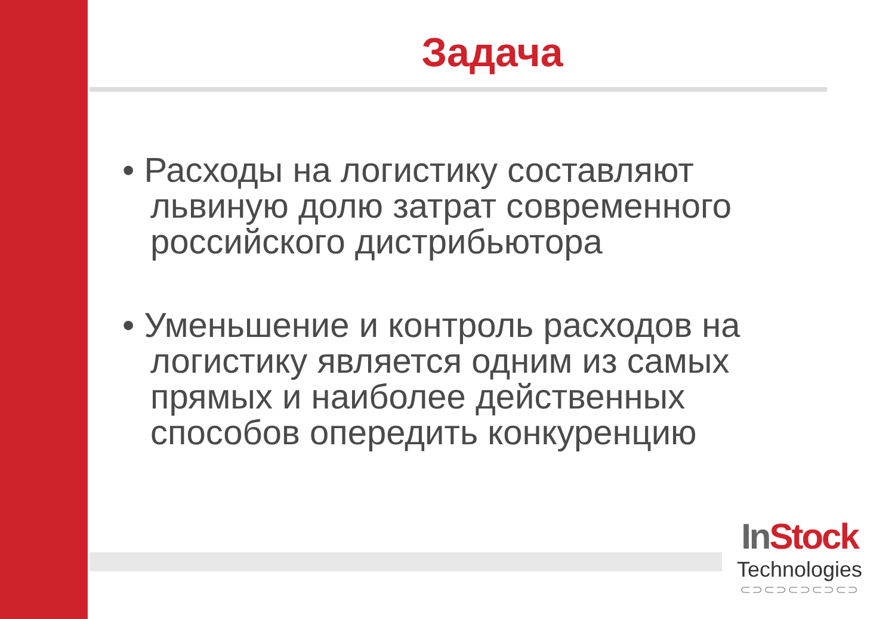Задача
• Расходы на логистику составляют львиную долю затрат современного российского дистрибьютора
• Уменьшение и контроль расходов на логистику является одним из самых прямых и наиболее действенных способов опередить конкуренцию
In Stock
Technologies
⊂⊃⊂⊃⊂⊃⊂⊃⊂⊃